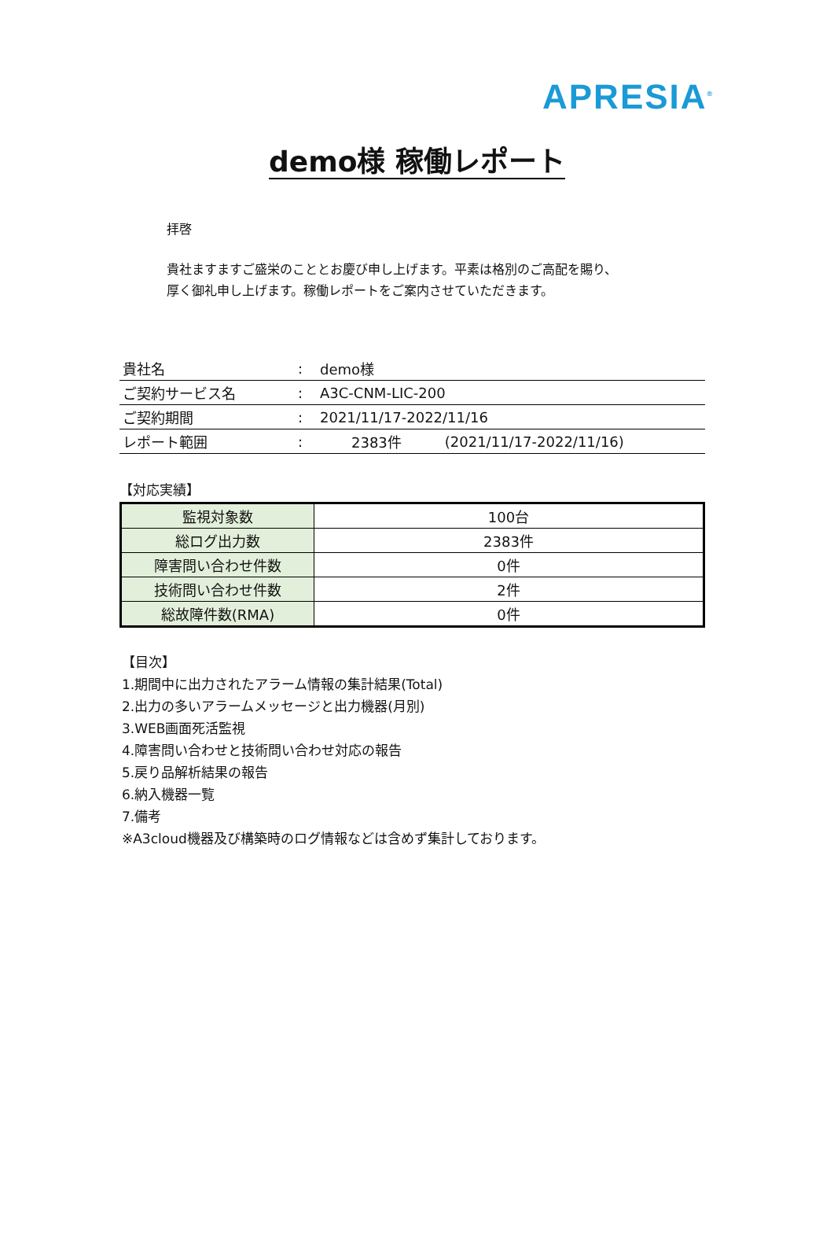APRESIA<sup>®</sup>
demo様 稼働レポート
拝啓
貴社ますますご盛栄のこととお慶び申し上げます。平素は格別のご高配を賜り、
厚く御礼申し上げます。稼働レポートをご案内させていただきます。
| 貴社名 | : | demo様 | |
| ご契約サービス名 | : | A3C-CNM-LIC-200 | |
| ご契約期間 | : | 2021/11/17-2022/11/16 | |
| レポート範囲 | : | 2383件 | (2021/11/17-2022/11/16) |
【対応実績】
| 監視対象数 | 100台 |
| 総ログ出力数 | 2383件 |
| 障害問い合わせ件数 | 0件 |
| 技術問い合わせ件数 | 2件 |
| 総故障件数(RMA) | 0件 |
【目次】
1.期間中に出力されたアラーム情報の集計結果(Total)
2.出力の多いアラームメッセージと出力機器(月別)
3.WEB画面死活監視
4.障害問い合わせと技術問い合わせ対応の報告
5.戻り品解析結果の報告
6.納入機器一覧
7.備考
※A3cloud機器及び構築時のログ情報などは含めず集計しております。